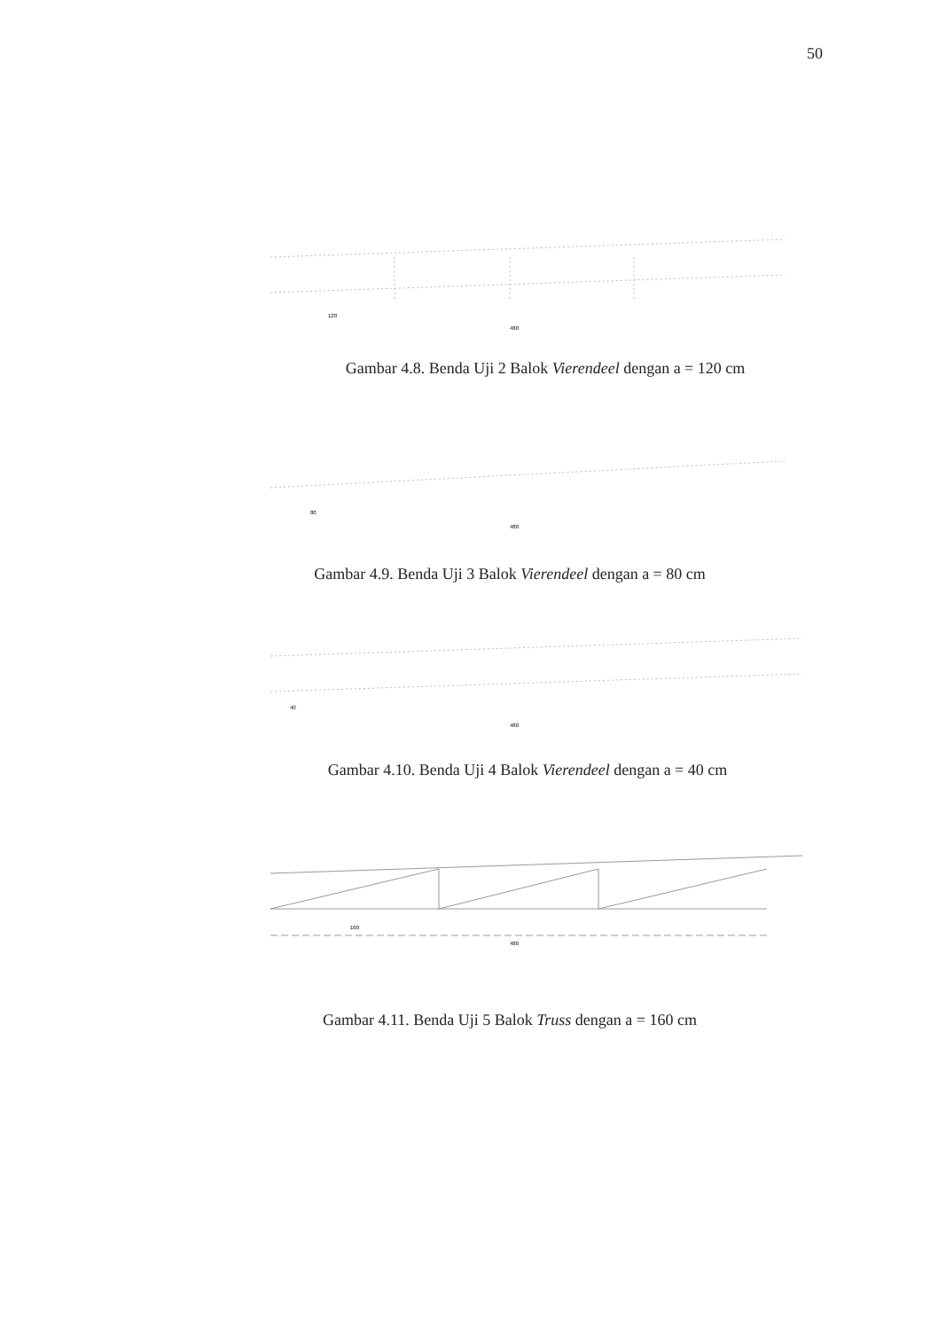50
120
480
Gambar 4.8. Benda Uji 2 Balok Vierendeel dengan a = 120 cm
80
480
Gambar 4.9. Benda Uji 3 Balok Vierendeel dengan a = 80 cm
40
480
Gambar 4.10. Benda Uji 4 Balok Vierendeel dengan a = 40 cm
160
480
Gambar 4.11. Benda Uji 5 Balok Truss dengan a = 160 cm